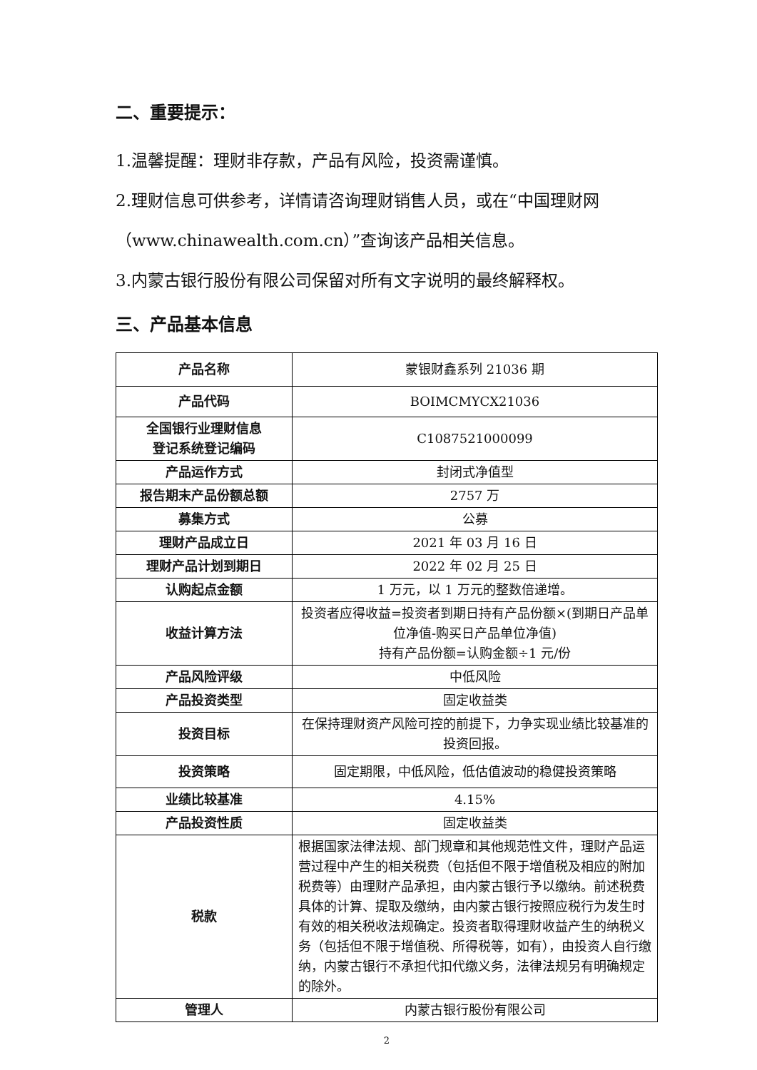二、重要提示：
1.温馨提醒：理财非存款，产品有风险，投资需谨慎。
2.理财信息可供参考，详情请咨询理财销售人员，或在“中国理财网（www.chinawealth.com.cn）”查询该产品相关信息。
3.内蒙古银行股份有限公司保留对所有文字说明的最终解释权。
三、产品基本信息
| 产品名称 | 蒙银财鑫系列 21036 期 |
| 产品代码 | BOIMCMYCX21036 |
| 全国银行业理财信息 登记系统登记编码 | C1087521000099 |
| 产品运作方式 | 封闭式净值型 |
| 报告期末产品份额总额 | 2757 万 |
| 募集方式 | 公募 |
| 理财产品成立日 | 2021 年 03 月 16 日 |
| 理财产品计划到期日 | 2022 年 02 月 25 日 |
| 认购起点金额 | 1 万元，以 1 万元的整数倍递增。 |
| 收益计算方法 | 投资者应得收益=投资者到期日持有产品份额×(到期日产品单位净值-购买日产品单位净值) 持有产品份额=认购金额÷1 元/份 |
| 产品风险评级 | 中低风险 |
| 产品投资类型 | 固定收益类 |
| 投资目标 | 在保持理财资产风险可控的前提下，力争实现业绩比较基准的投资回报。 |
| 投资策略 | 固定期限，中低风险，低估值波动的稳健投资策略 |
| 业绩比较基准 | 4.15% |
| 产品投资性质 | 固定收益类 |
| 税款 | 根据国家法律法规、部门规章和其他规范性文件，理财产品运营过程中产生的相关税费（包括但不限于增值税及相应的附加税费等）由理财产品承担，由内蒙古银行予以缴纳。前述税费具体的计算、提取及缴纳，由内蒙古银行按照应税行为发生时有效的相关税收法规确定。投资者取得理财收益产生的纳税义务（包括但不限于增值税、所得税等，如有），由投资人自行缴纳，内蒙古银行不承担代扣代缴义务，法律法规另有明确规定的除外。 |
| 管理人 | 内蒙古银行股份有限公司 |
2